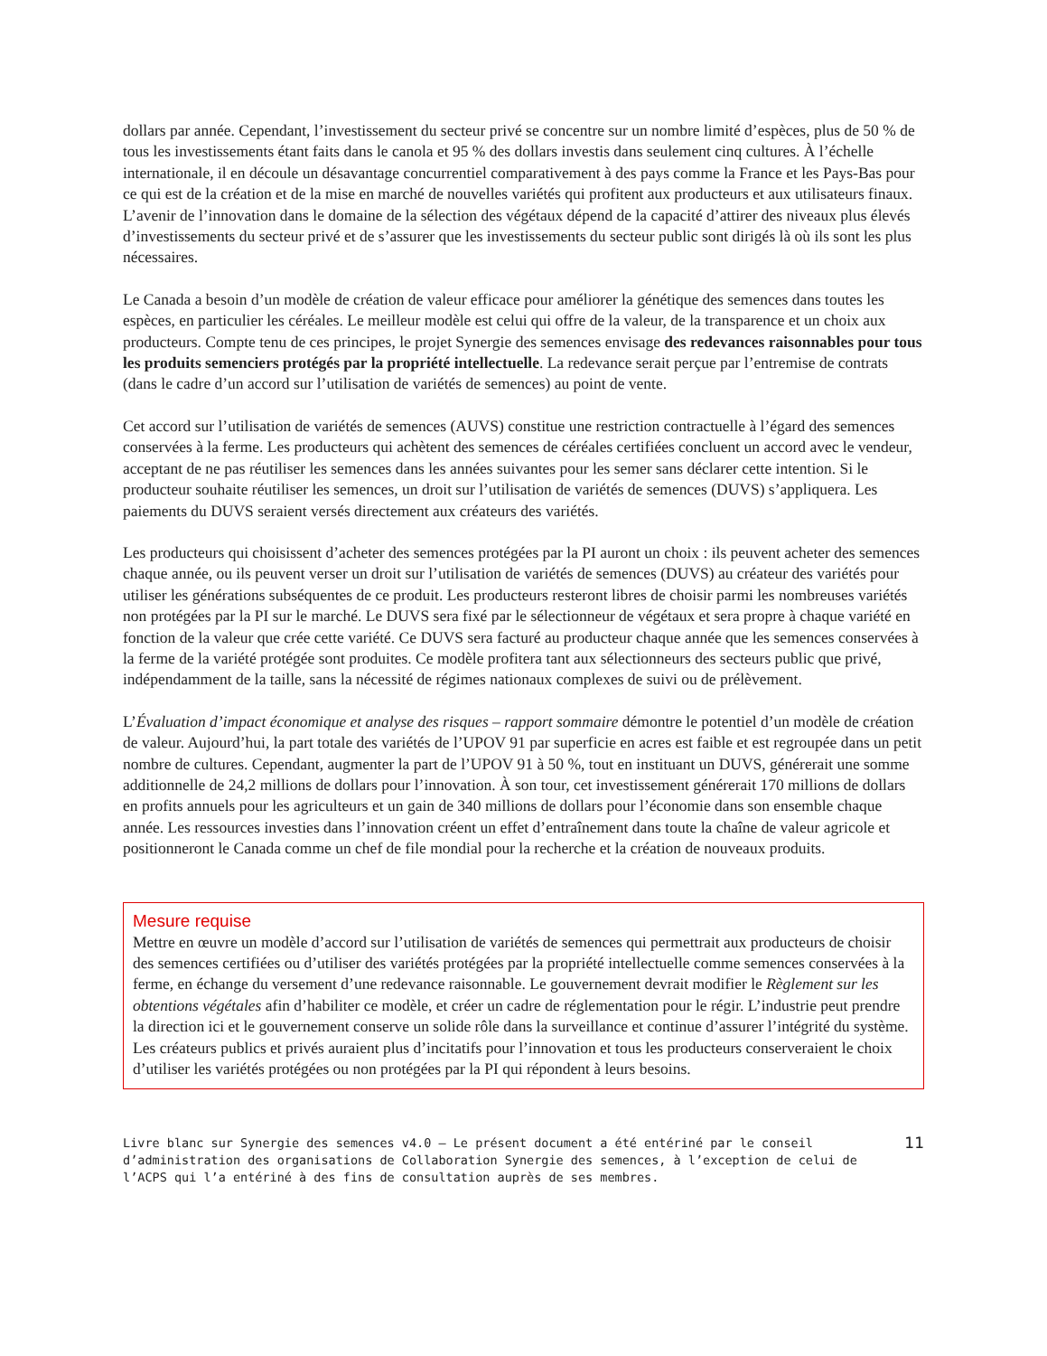dollars par année. Cependant, l’investissement du secteur privé se concentre sur un nombre limité d’espèces, plus de 50 % de tous les investissements étant faits dans le canola et 95 % des dollars investis dans seulement cinq cultures. À l’échelle internationale, il en découle un désavantage concurrentiel comparativement à des pays comme la France et les Pays-Bas pour ce qui est de la création et de la mise en marché de nouvelles variétés qui profitent aux producteurs et aux utilisateurs finaux. L’avenir de l’innovation dans le domaine de la sélection des végétaux dépend de la capacité d’attirer des niveaux plus élevés d’investissements du secteur privé et de s’assurer que les investissements du secteur public sont dirigés là où ils sont les plus nécessaires.
Le Canada a besoin d’un modèle de création de valeur efficace pour améliorer la génétique des semences dans toutes les espèces, en particulier les céréales. Le meilleur modèle est celui qui offre de la valeur, de la transparence et un choix aux producteurs. Compte tenu de ces principes, le projet Synergie des semences envisage des redevances raisonnables pour tous les produits semenciers protégés par la propriété intellectuelle. La redevance serait perçue par l’entremise de contrats (dans le cadre d’un accord sur l’utilisation de variétés de semences) au point de vente.
Cet accord sur l’utilisation de variétés de semences (AUVS) constitue une restriction contractuelle à l’égard des semences conservées à la ferme. Les producteurs qui achètent des semences de céréales certifiées concluent un accord avec le vendeur, acceptant de ne pas réutiliser les semences dans les années suivantes pour les semer sans déclarer cette intention. Si le producteur souhaite réutiliser les semences, un droit sur l’utilisation de variétés de semences (DUVS) s’appliquera. Les paiements du DUVS seraient versés directement aux créateurs des variétés.
Les producteurs qui choisissent d’acheter des semences protégées par la PI auront un choix : ils peuvent acheter des semences chaque année, ou ils peuvent verser un droit sur l’utilisation de variétés de semences (DUVS) au créateur des variétés pour utiliser les générations subséquentes de ce produit. Les producteurs resteront libres de choisir parmi les nombreuses variétés non protégées par la PI sur le marché. Le DUVS sera fixé par le sélectionneur de végétaux et sera propre à chaque variété en fonction de la valeur que crée cette variété. Ce DUVS sera facturé au producteur chaque année que les semences conservées à la ferme de la variété protégée sont produites. Ce modèle profitera tant aux sélectionneurs des secteurs public que privé, indépendamment de la taille, sans la nécessité de régimes nationaux complexes de suivi ou de prélèvement.
L’Évaluation d’impact économique et analyse des risques – rapport sommaire démontre le potentiel d’un modèle de création de valeur. Aujourd’hui, la part totale des variétés de l’UPOV 91 par superficie en acres est faible et est regroupée dans un petit nombre de cultures. Cependant, augmenter la part de l’UPOV 91 à 50 %, tout en instituant un DUVS, générerait une somme additionnelle de 24,2 millions de dollars pour l’innovation. À son tour, cet investissement générerait 170 millions de dollars en profits annuels pour les agriculteurs et un gain de 340 millions de dollars pour l’économie dans son ensemble chaque année. Les ressources investies dans l’innovation créent un effet d’entraînement dans toute la chaîne de valeur agricole et positionneront le Canada comme un chef de file mondial pour la recherche et la création de nouveaux produits.
Mesure requise
Mettre en œuvre un modèle d’accord sur l’utilisation de variétés de semences qui permettrait aux producteurs de choisir des semences certifiées ou d’utiliser des variétés protégées par la propriété intellectuelle comme semences conservées à la ferme, en échange du versement d’une redevance raisonnable. Le gouvernement devrait modifier le Règlement sur les obtentions végétales afin d’habiliter ce modèle, et créer un cadre de réglementation pour le régir. L’industrie peut prendre la direction ici et le gouvernement conserve un solide rôle dans la surveillance et continue d’assurer l’intégrité du système. Les créateurs publics et privés auraient plus d’incitatifs pour l’innovation et tous les producteurs conserveraient le choix d’utiliser les variétés protégées ou non protégées par la PI qui répondent à leurs besoins.
Livre blanc sur Synergie des semences v4.0 – Le présent document a été entériné par le conseil d’administration des organisations de Collaboration Synergie des semences, à l’exception de celui de l’ACPS qui l’a entériné à des fins de consultation auprès de ses membres.
11